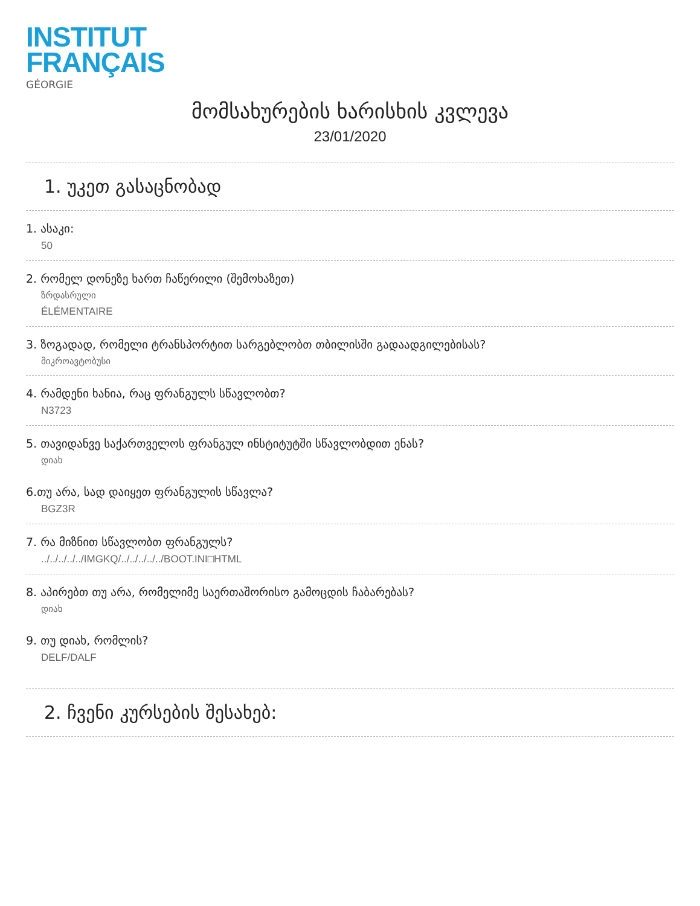INSTITUT
FRANÇAIS
GÉORGIE
მომსახურების ხარისხის კვლევა
23/01/2020
1. უკეთ გასაცნობად
1. ასაკი:
50
2. რომელ დონეზე ხართ ჩაწერილი (შემოხაზეთ)
ზრდასრული
ÉLÉMENTAIRE
3. ზოგადად, რომელი ტრანსპორტით სარგებლობთ თბილისში გადაადგილებისას?
მიკროავტობუსი
4. რამდენი ხანია, რაც ფრანგულს სწავლობთ?
N3723
5. თავიდანვე საქართველოს ფრანგულ ინსტიტუტში სწავლობდით ენას?
დიახ
6.თუ არა, სად დაიყეთ ფრანგულის სწავლა?
BGZ3R
7. რა მიზნით სწავლობთ ფრანგულს?
../../../../../IMGKQ/../../../../../BOOT.INI□HTML
8. აპირებთ თუ არა, რომელიმე საერთაშორისო გამოცდის ჩაბარებას?
დიახ
9. თუ დიახ, რომლის?
DELF/DALF
2. ჩვენი კურსების შესახებ: